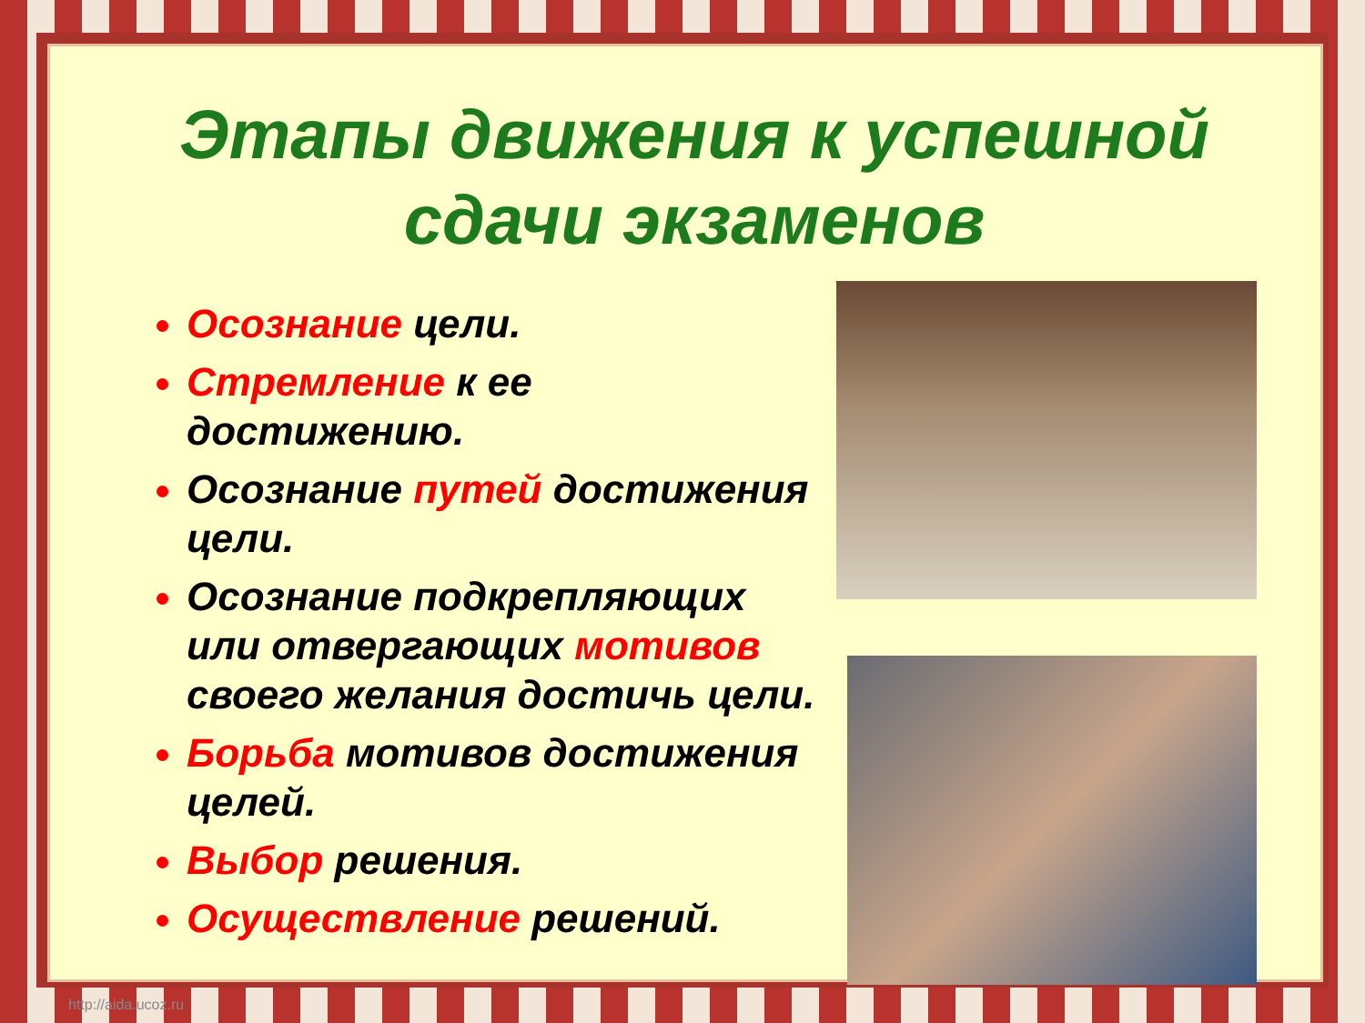Этапы движения к успешной сдачи экзаменов
Осознание цели.
Стремление к ее достижению.
Осознание путей достижения цели.
Осознание подкрепляющих или отвергающих мотивов своего желания достичь цели.
Борьба мотивов достижения целей.
Выбор решения.
Осуществление решений.
http://aida.ucoz.ru